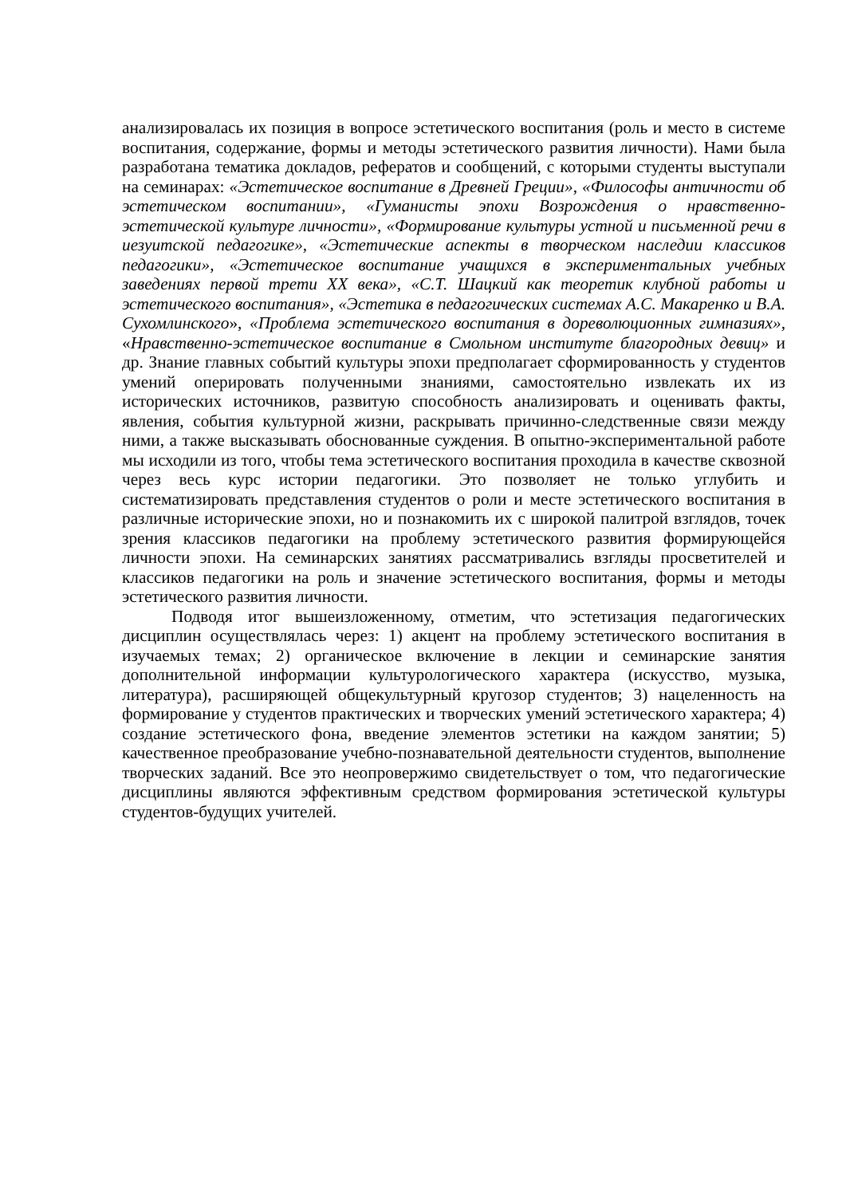анализировалась их позиция в вопросе эстетического воспитания (роль и место в системе воспитания, содержание, формы и методы эстетического развития личности). Нами была разработана тематика докладов, рефератов и сообщений, с которыми студенты выступали на семинарах: «Эстетическое воспитание в Древней Греции», «Философы античности об эстетическом воспитании», «Гуманисты эпохи Возрождения о нравственно-эстетической культуре личности», «Формирование культуры устной и письменной речи в иезуитской педагогике», «Эстетические аспекты в творческом наследии классиков педагогики», «Эстетическое воспитание учащихся в экспериментальных учебных заведениях первой трети XX века», «С.Т. Шацкий как теоретик клубной работы и эстетического воспитания», «Эстетика в педагогических системах А.С. Макаренко и В.А. Сухомлинского», «Проблема эстетического воспитания в дореволюционных гимназиях», «Нравственно-эстетическое воспитание в Смольном институте благородных девиц» и др. Знание главных событий культуры эпохи предполагает сформированность у студентов умений оперировать полученными знаниями, самостоятельно извлекать их из исторических источников, развитую способность анализировать и оценивать факты, явления, события культурной жизни, раскрывать причинно-следственные связи между ними, а также высказывать обоснованные суждения. В опытно-экспериментальной работе мы исходили из того, чтобы тема эстетического воспитания проходила в качестве сквозной через весь курс истории педагогики. Это позволяет не только углубить и систематизировать представления студентов о роли и месте эстетического воспитания в различные исторические эпохи, но и познакомить их с широкой палитрой взглядов, точек зрения классиков педагогики на проблему эстетического развития формирующейся личности эпохи. На семинарских занятиях рассматривались взгляды просветителей и классиков педагогики на роль и значение эстетического воспитания, формы и методы эстетического развития личности.
Подводя итог вышеизложенному, отметим, что эстетизация педагогических дисциплин осуществлялась через: 1) акцент на проблему эстетического воспитания в изучаемых темах; 2) органическое включение в лекции и семинарские занятия дополнительной информации культурологического характера (искусство, музыка, литература), расширяющей общекультурный кругозор студентов; 3) нацеленность на формирование у студентов практических и творческих умений эстетического характера; 4) создание эстетического фона, введение элементов эстетики на каждом занятии; 5) качественное преобразование учебно-познавательной деятельности студентов, выполнение творческих заданий. Все это неопровержимо свидетельствует о том, что педагогические дисциплины являются эффективным средством формирования эстетической культуры студентов-будущих учителей.